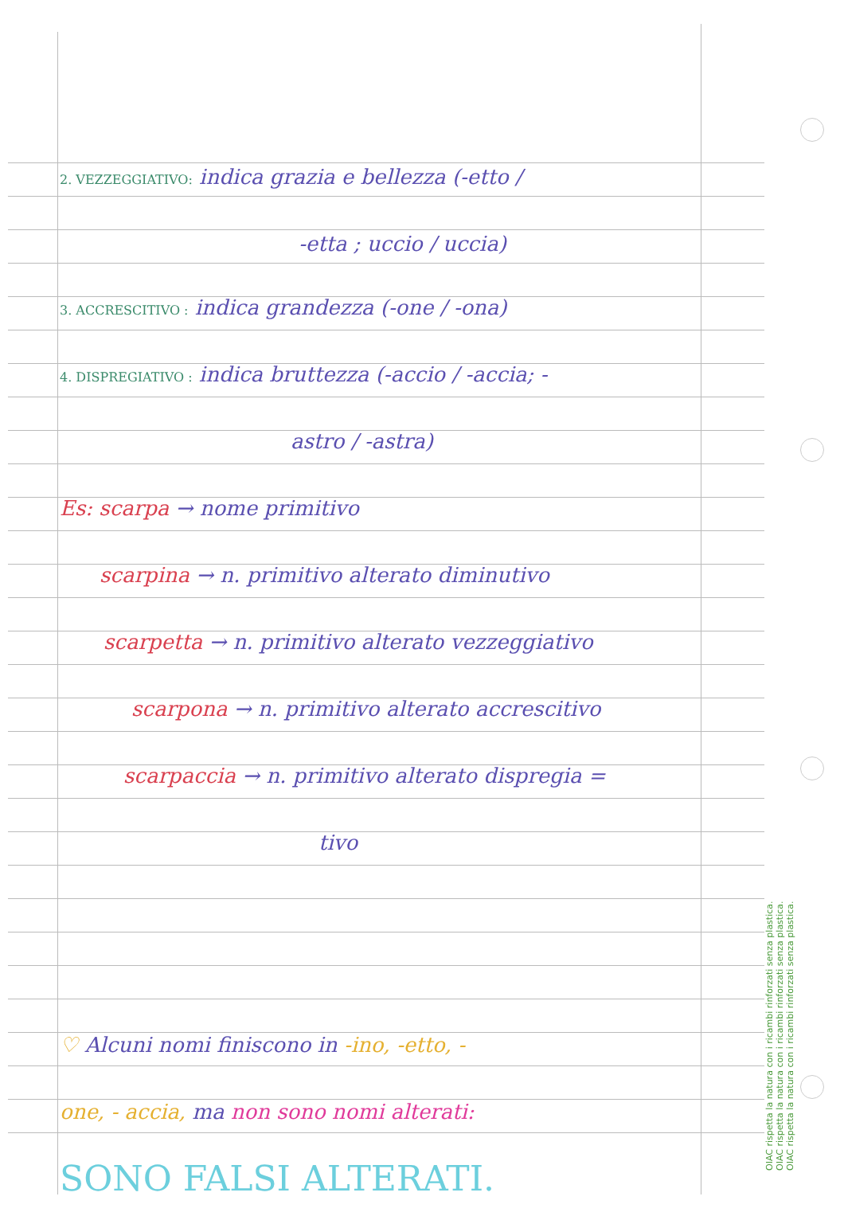OIAC rispetta la natura con i ricambi rinforzati senza plastica.
OIAC rispetta la natura con i ricambi rinforzati senza plastica.
OIAC rispetta la natura con i ricambi rinforzati senza plastica.
2. VEZZEGGIATIVO: indica grazia e bellezza (-etto /
-etta ; uccio / uccia)
3. ACCRESCITIVO : indica grandezza (-one / -ona)
4. DISPREGIATIVO : indica bruttezza (-accio / -accia; -
astro / -astra)
Es: scarpa → nome primitivo
scarpina → n. primitivo alterato diminutivo
scarpetta → n. primitivo alterato vezzeggiativo
scarpona → n. primitivo alterato accrescitivo
scarpaccia → n. primitivo alterato dispregia =
tivo
♡ Alcuni nomi finiscono in -ino, -etto, -
one, - accia, ma non sono nomi alterati:
SONO FALSI ALTERATI.